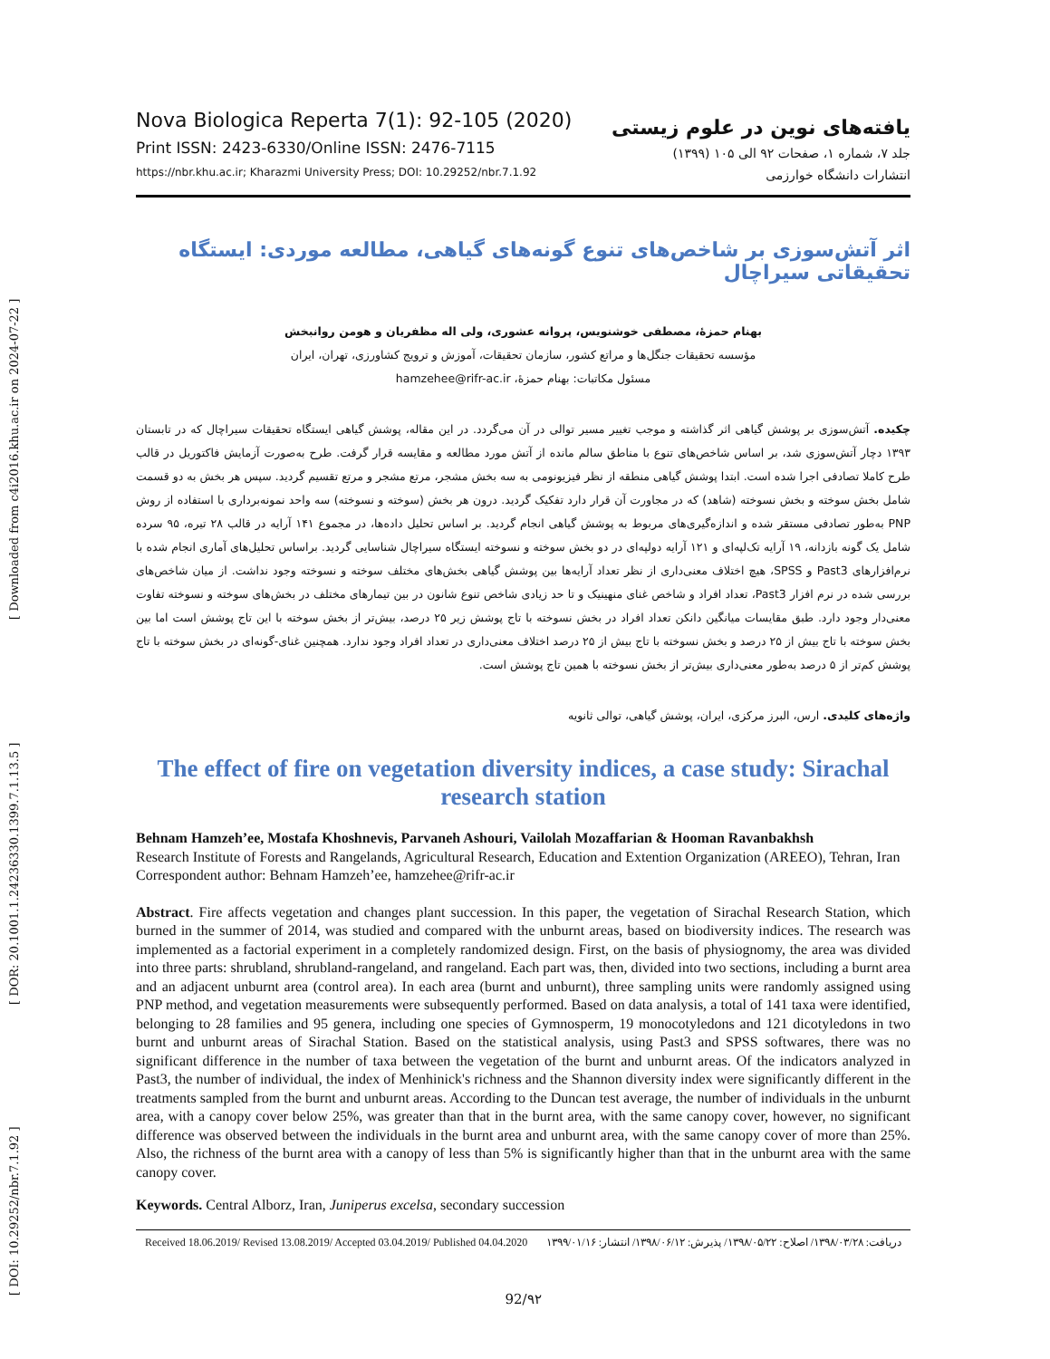[ DOI: 10.29252/nbr.7.1.92 ] [ DOR: 20.1001.1.24236330.1399.7.1.13.5 ] [ Downloaded from c4i2016.khu.ac.ir on 2024-07-22 ]
Nova Biologica Reperta 7(1): 92-105 (2020)
Print ISSN: 2423-6330/Online ISSN: 2476-7115
https://nbr.khu.ac.ir; Kharazmi University Press; DOI: 10.29252/nbr.7.1.92
یافته‌های نوین در علوم زیستی
جلد ۷، شماره ۱، صفحات ۹۲ الی ۱۰۵ (۱۳۹۹)
انتشارات دانشگاه خوارزمی
اثر آتش‌سوزی بر شاخص‌های تنوع گونه‌های گیاهی، مطالعه موردی: ایستگاه تحقیقاتی سیراچال
بهنام حمزۀ، مصطفی خوشنویس، پروانه عشوری، ولی اله مظفریان و هومن روانبخش
مؤسسه تحقیقات جنگل‌ها و مراتع کشور، سازمان تحقیقات، آموزش و ترویج کشاورزی، تهران، ایران
مسئول مکاتبات: بهنام حمزۀ، hamzehee@rifr-ac.ir
چکیده. آتش‌سوزی بر پوشش گیاهی اثر گذاشته و موجب تغییر مسیر توالی در آن می‌گردد. در این مقاله، پوشش گیاهی ایستگاه تحقیقات سیراچال که در تابستان ۱۳۹۳ دچار آتش‌سوزی شد، بر اساس شاخص‌های تنوع با مناطق سالم مانده از آتش مورد مطالعه و مقایسه قرار گرفت. طرح به‌صورت آزمایش فاکتوریل در قالب طرح کاملا تصادفی اجرا شده است. ابتدا پوشش گیاهی منطقه از نظر فیزیونومی به سه بخش مشجر، مرتع مشجر و مرتع تقسیم گردید. سپس هر بخش به دو قسمت شامل بخش سوخته و بخش نسوخته (شاهد) که در مجاورت آن قرار دارد تفکیک گردید. درون هر بخش (سوخته و نسوخته) سه واحد نمونه‌برداری با استفاده از روش PNP به‌طور تصادفی مستقر شده و اندازه‌گیری‌های مربوط به پوشش گیاهی انجام گردید. بر اساس تحلیل داده‌ها، در مجموع ۱۴۱ آرایه در قالب ۲۸ تیره، ۹۵ سرده شامل یک گونه بازدانه، ۱۹ آرایه تک‌لپه‌ای و ۱۲۱ آرایه دولپه‌ای در دو بخش سوخته و نسوخته ایستگاه سیراچال شناسایی گردید. براساس تحلیل‌های آماری انجام شده با نرم‌افزارهای Past3 و SPSS، هیچ اختلاف معنی‌داری از نظر تعداد آرایه‌ها بین پوشش گیاهی بخش‌های مختلف سوخته و نسوخته وجود نداشت. از میان شاخص‌های بررسی شده در نرم افزار Past3، تعداد افراد و شاخص غنای منهینیک و تا حد زیادی شاخص تنوع شانون در بین تیمارهای مختلف در بخش‌های سوخته و نسوخته تفاوت معنی‌دار وجود دارد. طبق مقایسات میانگین دانکن تعداد افراد در بخش نسوخته با تاج پوشش زیر ۲۵ درصد، بیش‌تر از بخش سوخته با این تاج پوشش است اما بین بخش سوخته با تاج بیش از ۲۵ درصد و بخش نسوخته با تاج بیش از ۲۵ درصد اختلاف معنی‌داری در تعداد افراد وجود ندارد. همچنین غنای-گونه‌ای در بخش سوخته با تاج پوشش کم‌تر از ۵ درصد به‌طور معنی‌داری بیش‌تر از بخش نسوخته با همین تاج پوشش است.
واژه‌های کلیدی. ارس، البرز مرکزی، ایران، پوشش گیاهی، توالی ثانویه
The effect of fire on vegetation diversity indices, a case study: Sirachal research station
Behnam Hamzeh’ee, Mostafa Khoshnevis, Parvaneh Ashouri, Vailolah Mozaffarian & Hooman Ravanbakhsh
Research Institute of Forests and Rangelands, Agricultural Research, Education and Extention Organization (AREEO), Tehran, Iran
Correspondent author: Behnam Hamzeh’ee, hamzehee@rifr-ac.ir
Abstract. Fire affects vegetation and changes plant succession. In this paper, the vegetation of Sirachal Research Station, which burned in the summer of 2014, was studied and compared with the unburnt areas, based on biodiversity indices. The research was implemented as a factorial experiment in a completely randomized design. First, on the basis of physiognomy, the area was divided into three parts: shrubland, shrubland-rangeland, and rangeland. Each part was, then, divided into two sections, including a burnt area and an adjacent unburnt area (control area). In each area (burnt and unburnt), three sampling units were randomly assigned using PNP method, and vegetation measurements were subsequently performed. Based on data analysis, a total of 141 taxa were identified, belonging to 28 families and 95 genera, including one species of Gymnosperm, 19 monocotyledons and 121 dicotyledons in two burnt and unburnt areas of Sirachal Station. Based on the statistical analysis, using Past3 and SPSS softwares, there was no significant difference in the number of taxa between the vegetation of the burnt and unburnt areas. Of the indicators analyzed in Past3, the number of individual, the index of Menhinick's richness and the Shannon diversity index were significantly different in the treatments sampled from the burnt and unburnt areas. According to the Duncan test average, the number of individuals in the unburnt area, with a canopy cover below 25%, was greater than that in the burnt area, with the same canopy cover, however, no significant difference was observed between the individuals in the burnt area and unburnt area, with the same canopy cover of more than 25%. Also, the richness of the burnt area with a canopy of less than 5% is significantly higher than that in the unburnt area with the same canopy cover.
Keywords. Central Alborz, Iran, Juniperus excelsa, secondary succession
Received 18.06.2019/ Revised 13.08.2019/ Accepted 03.04.2019/ Published 04.04.2020 دریافت: ۱۳۹۸/۰۳/۲۸/ اصلاح: ۱۳۹۸/۰۵/۲۲/ پذیرش: ۱۳۹۸/۰۶/۱۲/ انتشار: ۱۳۹۹/۰۱/۱۶
92/۹۲